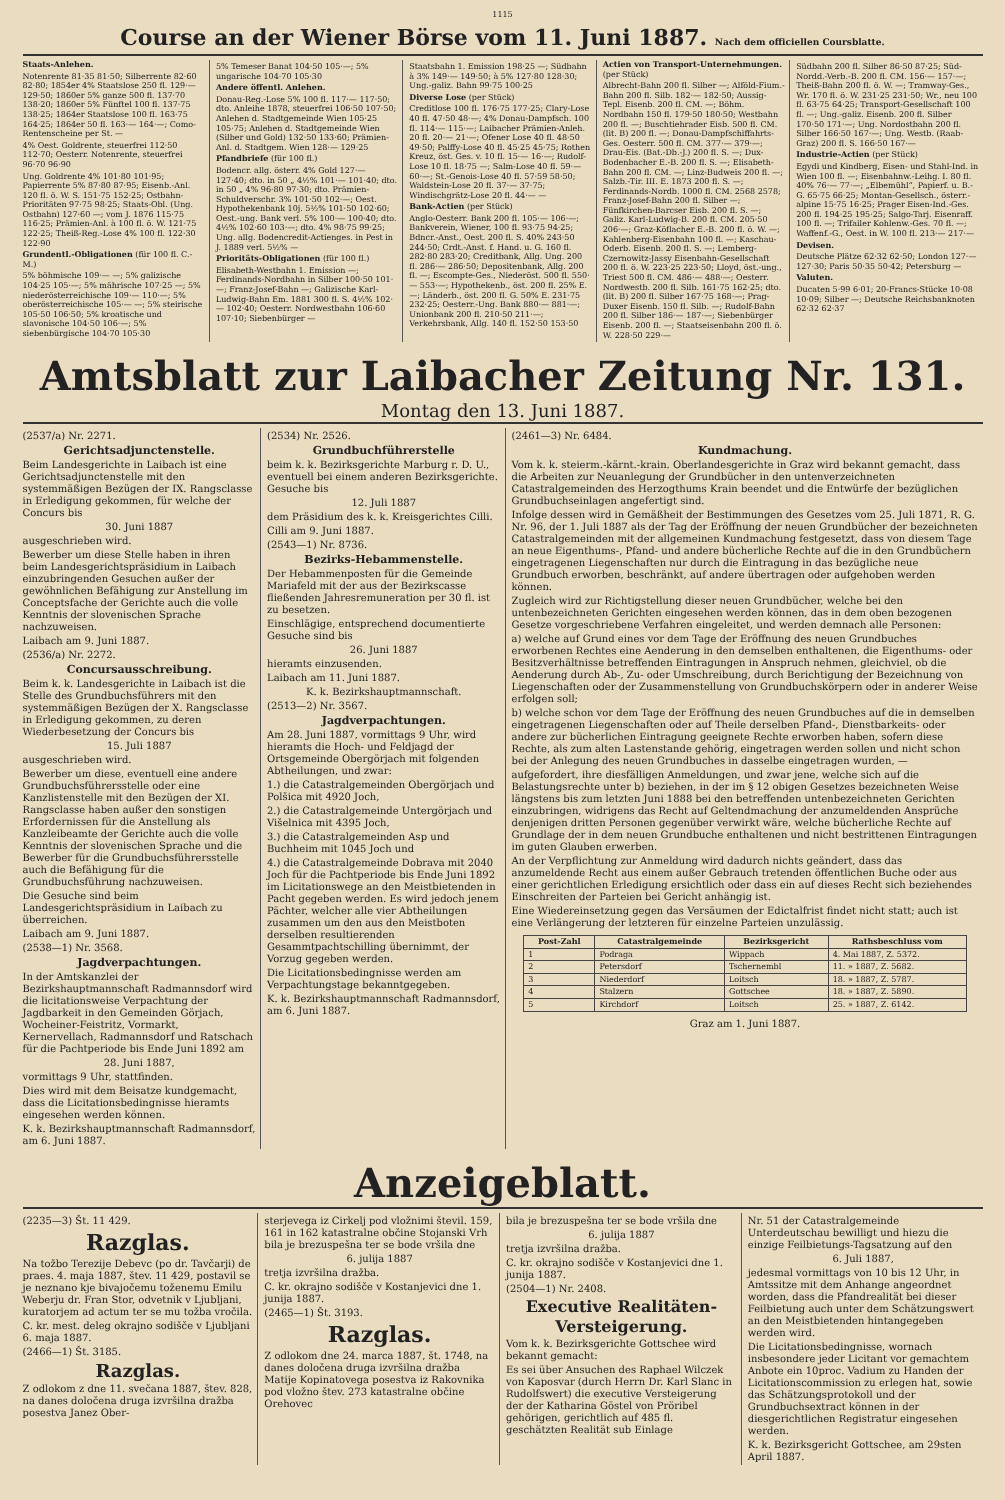1115
Course an der Wiener Börse vom 11. Juni 1887. Nach dem officiellen Coursblatte.
Staats-Anlehen.
Notenrente 81·35 81·50; Silberrente 82·60 82·80; 1854er 4% Staatslose 250 fl. 129·— 129·50; 1860er 5% ganze 500 fl. 137·70 138·20; 1860er 5% Fünftel 100 fl. 137·75 138·25; 1864er Staatslose 100 fl. 163·75 164·25; 1864er 50 fl. 163·— 164·—; Como-Rentenscheine per St. —
4% Oest. Goldrente, steuerfrei 112·50 112·70; Oesterr. Notenrente, steuerfrei 96·70 96·90
Ung. Goldrente 4% 101·80 101·95; Papierrente 5% 87·80 87·95; Eisenb.-Anl. 120 fl. ö. W. S. 151·75 152·25; Ostbahn-Prioritäten 97·75 98·25; Staats-Obl. (Ung. Ostbahn) 127·60 —; vom J. 1876 115·75 116·25; Prämien-Anl. à 100 fl. ö. W. 121·75 122·25; Theiß-Reg.-Lose 4% 100 fl. 122·30 122·90
Grundentl.-Obligationen (für 100 fl. C.-M.)
5% böhmische 109·— —; 5% galizische 104·25 105·—; 5% mährische 107·25 —; 5% niederösterreichische 109·— 110·—; 5% oberösterreichische 105·— —; 5% steirische 105·50 106·50; 5% kroatische und slavonische 104·50 106·—; 5% siebenbürgische 104·70 105·30
5% Temeser Banat 104·50 105·—; 5% ungarische 104·70 105·30
Andere öffentl. Anlehen.
Donau-Reg.-Lose 5% 100 fl. 117·— 117·50; dto. Anleihe 1878, steuerfrei 106·50 107·50; Anlehen d. Stadtgemeinde Wien 105·25 105·75; Anlehen d. Stadtgemeinde Wien (Silber und Gold) 132·50 133·60; Prämien-Anl. d. Stadtgem. Wien 128·— 129·25
Pfandbriefe (für 100 fl.)
Bodencr. allg. österr. 4% Gold 127·— 127·40; dto. in 50 „ 4½% 101·— 101·40; dto. in 50 „ 4% 96·80 97·30; dto. Prämien-Schuldverschr. 3% 101·50 102·—; Oest. Hypothekenbank 10j. 5½% 101·50 102·60; Oest.-ung. Bank verl. 5% 100·— 100·40; dto. 4½% 102·60 103·—; dto. 4% 98·75 99·25; Ung. allg. Bodencredit-Actienges. in Pest in J. 1889 verl. 5½% —
Prioritäts-Obligationen (für 100 fl.)
Elisabeth-Westbahn 1. Emission —; Ferdinands-Nordbahn in Silber 100·50 101·—; Franz-Josef-Bahn —; Galizische Karl-Ludwig-Bahn Em. 1881 300 fl. S. 4½% 102·— 102·40; Oesterr. Nordwestbahn 106·60 107·10; Siebenbürger —
Staatsbahn 1. Emission 198·25 —; Südbahn à 3% 149·— 149·50; à 5% 127·80 128·30; Ung.-galiz. Bahn 99·75 100·25
Diverse Lose (per Stück)
Creditlose 100 fl. 176·75 177·25; Clary-Lose 40 fl. 47·50 48·—; 4% Donau-Dampfsch. 100 fl. 114·— 115·—; Laibacher Prämien-Anleh. 20 fl. 20·— 21·—; Ofener Lose 40 fl. 48·50 49·50; Palffy-Lose 40 fl. 45·25 45·75; Rothen Kreuz, öst. Ges. v. 10 fl. 15·— 16·—; Rudolf-Lose 10 fl. 18·75 —; Salm-Lose 40 fl. 59·— 60·—; St.-Genois-Lose 40 fl. 57·59 58·50; Waldstein-Lose 20 fl. 37·— 37·75; Windischgrätz-Lose 20 fl. 44·— —
Bank-Actien (per Stück)
Anglo-Oesterr. Bank 200 fl. 105·— 106·—; Bankverein, Wiener, 100 fl. 93·75 94·25; Bdncr.-Anst., Oest. 200 fl. S. 40% 243·50 244·50; Crdt.-Anst. f. Hand. u. G. 160 fl. 282·80 283·20; Creditbank, Allg. Ung. 200 fl. 286·— 286·50; Depositenbank, Allg. 200 fl. —; Escompte-Ges., Niederöst. 500 fl. 550·— 553·—; Hypothekenb., öst. 200 fl. 25% E. —; Länderb., öst. 200 fl. G. 50% E. 231·75 232·25; Oesterr.-Ung. Bank 880·— 881·—; Unionbank 200 fl. 210·50 211·—; Verkehrsbank, Allg. 140 fl. 152·50 153·50
Actien von Transport-Unternehmungen. (per Stück)
Albrecht-Bahn 200 fl. Silber —; Alföld-Fium.-Bahn 200 fl. Silb. 182·— 182·50; Aussig-Tepl. Eisenb. 200 fl. CM. —; Böhm. Nordbahn 150 fl. 179·50 180·50; Westbahn 200 fl. —; Buschtiehrader Eisb. 500 fl. CM. (lit. B) 200 fl. —; Donau-Dampfschiffahrts-Ges. Oesterr. 500 fl. CM. 377·— 379·—; Drau-Eis. (Bat.-Db.-J.) 200 fl. S. —; Dux-Bodenbacher E.-B. 200 fl. S. —; Elisabeth-Bahn 200 fl. CM. —; Linz-Budweis 200 fl. —; Salzb.-Tir. III. E. 1873 200 fl. S. —; Ferdinands-Nordb. 1000 fl. CM. 2568 2578; Franz-Josef-Bahn 200 fl. Silber —; Fünfkirchen-Barcser Eisb. 200 fl. S. —; Galiz. Karl-Ludwig-B. 200 fl. CM. 205·50 206·—; Graz-Köflacher E.-B. 200 fl. ö. W. —; Kahlenberg-Eisenbahn 100 fl. —; Kaschau-Oderb. Eisenb. 200 fl. S. —; Lemberg-Czernowitz-Jassy Eisenbahn-Gesellschaft 200 fl. ö. W. 223·25 223·50; Lloyd, öst.-ung., Triest 500 fl. CM. 486·— 488·—; Oesterr. Nordwestb. 200 fl. Silb. 161·75 162·25; dto. (lit. B) 200 fl. Silber 167·75 168·—; Prag-Duxer Eisenb. 150 fl. Silb. —; Rudolf-Bahn 200 fl. Silber 186·— 187·—; Siebenbürger Eisenb. 200 fl. —; Staatseisenbahn 200 fl. ö. W. 228·50 229·—
Südbahn 200 fl. Silber 86·50 87·25; Süd-Nordd.-Verb.-B. 200 fl. CM. 156·— 157·—; Theiß-Bahn 200 fl. ö. W. —; Tramway-Ges., Wr. 170 fl. ö. W. 231·25 231·50; Wr., neu 100 fl. 63·75 64·25; Transport-Gesellschaft 100 fl. —; Ung.-galiz. Eisenb. 200 fl. Silber 170·50 171·—; Ung. Nordostbahn 200 fl. Silber 166·50 167·—; Ung. Westb. (Raab-Graz) 200 fl. S. 166·50 167·—
Industrie-Actien (per Stück)
Egydi und Kindberg, Eisen- und Stahl-Ind. in Wien 100 fl. —; Eisenbahnw.-Leihg. I. 80 fl. 40% 76·— 77·—; „Elbemühl“, Papierf. u. B.-G. 65·75 66·25; Montan-Gesellsch., österr.-alpine 15·75 16·25; Prager Eisen-Ind.-Ges. 200 fl. 194·25 195·25; Salgo-Tarj. Eisenraff. 100 fl. —; Trifailer Kohlenw.-Ges. 70 fl. —; Waffenf.-G., Oest. in W. 100 fl. 213·— 217·—
Devisen.
Deutsche Plätze 62·32 62·50; London 127·— 127·30; Paris 50·35 50·42; Petersburg —
Valuten.
Ducaten 5·99 6·01; 20-Francs-Stücke 10·08 10·09; Silber —; Deutsche Reichsbanknoten 62·32 62·37
Amtsblatt zur Laibacher Zeitung Nr. 131.
Montag den 13. Juni 1887.
(2537/a) Nr. 2271.
Gerichtsadjunctenstelle.
Beim Landesgerichte in Laibach ist eine Gerichtsadjunctenstelle mit den systemmäßigen Bezügen der IX. Rangsclasse in Erledigung gekommen, für welche der Concurs bis
30. Juni 1887
ausgeschrieben wird.
Bewerber um diese Stelle haben in ihren beim Landesgerichtspräsidium in Laibach einzubringenden Gesuchen außer der gewöhnlichen Befähigung zur Anstellung im Conceptsfache der Gerichte auch die volle Kenntnis der slovenischen Sprache nachzuweisen.
Laibach am 9. Juni 1887.
(2536/a) Nr. 2272.
Concursausschreibung.
Beim k. k. Landesgerichte in Laibach ist die Stelle des Grundbuchsführers mit den systemmäßigen Bezügen der X. Rangsclasse in Erledigung gekommen, zu deren Wiederbesetzung der Concurs bis
15. Juli 1887
ausgeschrieben wird.
Bewerber um diese, eventuell eine andere Grundbuchsführersstelle oder eine Kanzlistenstelle mit den Bezügen der XI. Rangsclasse haben außer den sonstigen Erfordernissen für die Anstellung als Kanzleibeamte der Gerichte auch die volle Kenntnis der slovenischen Sprache und die Bewerber für die Grundbuchsführersstelle auch die Befähigung für die Grundbuchsführung nachzuweisen.
Die Gesuche sind beim Landesgerichtspräsidium in Laibach zu überreichen.
Laibach am 9. Juni 1887.
(2538—1) Nr. 3568.
Jagdverpachtungen.
In der Amtskanzlei der Bezirkshauptmannschaft Radmannsdorf wird die licitationsweise Verpachtung der Jagdbarkeit in den Gemeinden Görjach, Wocheiner-Feistritz, Vormarkt, Kernervellach, Radmannsdorf und Ratschach für die Pachtperiode bis Ende Juni 1892 am
28. Juni 1887,
vormittags 9 Uhr, stattfinden.
Dies wird mit dem Beisatze kundgemacht, dass die Licitationsbedingnisse hieramts eingesehen werden können.
K. k. Bezirkshauptmannschaft Radmannsdorf, am 6. Juni 1887.
(2534) Nr. 2526.
Grundbuchführerstelle
beim k. k. Bezirksgerichte Marburg r. D. U., eventuell bei einem anderen Bezirksgerichte. Gesuche bis
12. Juli 1887
dem Präsidium des k. k. Kreisgerichtes Cilli.
Cilli am 9. Juni 1887.
(2543—1) Nr. 8736.
Bezirks-Hebammenstelle.
Der Hebammenposten für die Gemeinde Mariafeld mit der aus der Bezirkscasse fließenden Jahresremuneration per 30 fl. ist zu besetzen.
Einschlägige, entsprechend documentierte Gesuche sind bis
26. Juni 1887
hieramts einzusenden.
Laibach am 11. Juni 1887.
K. k. Bezirkshauptmannschaft.
(2513—2) Nr. 3567.
Jagdverpachtungen.
Am 28. Juni 1887, vormittags 9 Uhr, wird hieramts die Hoch- und Feldjagd der Ortsgemeinde Obergörjach mit folgenden Abtheilungen, und zwar:
1.) die Catastralgemeinden Obergörjach und Polšica mit 4920 Joch,
2.) die Catastralgemeinde Untergörjach und Višelnica mit 4395 Joch,
3.) die Catastralgemeinden Asp und Buchheim mit 1045 Joch und
4.) die Catastralgemeinde Dobrava mit 2040 Joch für die Pachtperiode bis Ende Juni 1892 im Licitationswege an den Meistbietenden in Pacht gegeben werden. Es wird jedoch jenem Pächter, welcher alle vier Abtheilungen zusammen um den aus den Meistboten derselben resultierenden Gesammtpachtschilling übernimmt, der Vorzug gegeben werden.
Die Licitationsbedingnisse werden am Verpachtungstage bekanntgegeben.
K. k. Bezirkshauptmannschaft Radmannsdorf, am 6. Juni 1887.
(2461—3) Nr. 6484.
Kundmachung.
Vom k. k. steierm.-kärnt.-krain. Oberlandesgerichte in Graz wird bekannt gemacht, dass die Arbeiten zur Neuanlegung der Grundbücher in den untenverzeichneten Catastralgemeinden des Herzogthums Krain beendet und die Entwürfe der bezüglichen Grundbuchseinlagen angefertigt sind.
Infolge dessen wird in Gemäßheit der Bestimmungen des Gesetzes vom 25. Juli 1871, R. G. Nr. 96, der 1. Juli 1887 als der Tag der Eröffnung der neuen Grundbücher der bezeichneten Catastralgemeinden mit der allgemeinen Kundmachung festgesetzt, dass von diesem Tage an neue Eigenthums-, Pfand- und andere bücherliche Rechte auf die in den Grundbüchern eingetragenen Liegenschaften nur durch die Eintragung in das bezügliche neue Grundbuch erworben, beschränkt, auf andere übertragen oder aufgehoben werden können.
Zugleich wird zur Richtigstellung dieser neuen Grundbücher, welche bei den untenbezeichneten Gerichten eingesehen werden können, das in dem oben bezogenen Gesetze vorgeschriebene Verfahren eingeleitet, und werden demnach alle Personen:
a) welche auf Grund eines vor dem Tage der Eröffnung des neuen Grundbuches erworbenen Rechtes eine Aenderung in den demselben enthaltenen, die Eigenthums- oder Besitzverhältnisse betreffenden Eintragungen in Anspruch nehmen, gleichviel, ob die Aenderung durch Ab-, Zu- oder Umschreibung, durch Berichtigung der Bezeichnung von Liegenschaften oder der Zusammenstellung von Grundbuchskörpern oder in anderer Weise erfolgen soll;
b) welche schon vor dem Tage der Eröffnung des neuen Grundbuches auf die in demselben eingetragenen Liegenschaften oder auf Theile derselben Pfand-, Dienstbarkeits- oder andere zur bücherlichen Eintragung geeignete Rechte erworben haben, sofern diese Rechte, als zum alten Lastenstande gehörig, eingetragen werden sollen und nicht schon bei der Anlegung des neuen Grundbuches in dasselbe eingetragen wurden, —
aufgefordert, ihre diesfälligen Anmeldungen, und zwar jene, welche sich auf die Belastungsrechte unter b) beziehen, in der im § 12 obigen Gesetzes bezeichneten Weise längstens bis zum letzten Juni 1888 bei den betreffenden untenbezeichneten Gerichten einzubringen, widrigens das Recht auf Geltendmachung der anzumeldenden Ansprüche denjenigen dritten Personen gegenüber verwirkt wäre, welche bücherliche Rechte auf Grundlage der in dem neuen Grundbuche enthaltenen und nicht bestrittenen Eintragungen im guten Glauben erwerben.
An der Verpflichtung zur Anmeldung wird dadurch nichts geändert, dass das anzumeldende Recht aus einem außer Gebrauch tretenden öffentlichen Buche oder aus einer gerichtlichen Erledigung ersichtlich oder dass ein auf dieses Recht sich beziehendes Einschreiten der Parteien bei Gericht anhängig ist.
Eine Wiedereinsetzung gegen das Versäumen der Edictalfrist findet nicht statt; auch ist eine Verlängerung der letzteren für einzelne Parteien unzulässig.
| Post-Zahl | Catastralgemeinde | Bezirksgericht | Rathsbeschluss vom |
| --- | --- | --- | --- |
| 1 | Podraga | Wippach | 4. Mai 1887, Z. 5372. |
| 2 | Petersdorf | Tschernembl | 11. » 1887, Z. 5682. |
| 3 | Niederdorf | Loitsch | 18. » 1887, Z. 5787. |
| 4 | Stalzern | Gottschee | 18. » 1887, Z. 5890. |
| 5 | Kirchdorf | Loitsch | 25. » 1887, Z. 6142. |
Graz am 1. Juni 1887.
Anzeigeblatt.
(2235—3) Št. 11 429.
Razglas.
Na tožbo Terezije Debevc (po dr. Tavčarji) de praes. 4. maja 1887, štev. 11 429, postavil se je neznano kje bivajočemu toženemu Emilu Weberju dr. Fran Stor, odvetnik v Ljubljani, kuratorjem ad actum ter se mu tožba vročila.
C. kr. mest. deleg okrajno sodišče v Ljubljani 6. maja 1887.
(2466—1) Št. 3185.
Razglas.
Z odlokom z dne 11. svečana 1887, štev. 828, na danes določena druga izvršilna dražba posestva Janez Ober-
sterjevega iz Cirkelj pod vložnimi števil. 159, 161 in 162 katastralne občine Stojanski Vrh bila je brezuspešna ter se bode vršila dne
6. julija 1887
tretja izvršilna dražba.
C. kr. okrajno sodišče v Kostanjevici dne 1. junija 1887.
(2465—1) Št. 3193.
Razglas.
Z odlokom dne 24. marca 1887, št. 1748, na danes določena druga izvršilna dražba Matije Kopinatovega posestva iz Rakovnika pod vložno štev. 273 katastralne občine Orehovec
bila je brezuspešna ter se bode vršila dne
6. julija 1887
tretja izvršilna dražba.
C. kr. okrajno sodišče v Kostanjevici dne 1. junija 1887.
(2504—1) Nr. 2408.
Executive Realitäten-Versteigerung.
Vom k. k. Bezirksgerichte Gottschee wird bekannt gemacht:
Es sei über Ansuchen des Raphael Wilczek von Kaposvar (durch Herrn Dr. Karl Slanc in Rudolfswert) die executive Versteigerung der der Katharina Göstel von Pröribel gehörigen, gerichtlich auf 485 fl. geschätzten Realität sub Einlage
Nr. 51 der Catastralgemeinde Unterdeutschau bewilligt und hiezu die einzige Feilbietungs-Tagsatzung auf den
6. Juli 1887,
jedesmal vormittags von 10 bis 12 Uhr, in Amtssitze mit dem Anhange angeordnet worden, dass die Pfandrealität bei dieser Feilbietung auch unter dem Schätzungswert an den Meistbietenden hintangegeben werden wird.
Die Licitationsbedingnisse, wornach insbesondere jeder Licitant vor gemachtem Anbote ein 10proc. Vadium zu Handen der Licitationscommission zu erlegen hat, sowie das Schätzungsprotokoll und der Grundbuchsextract können in der diesgerichtlichen Registratur eingesehen werden.
K. k. Bezirksgericht Gottschee, am 29sten April 1887.